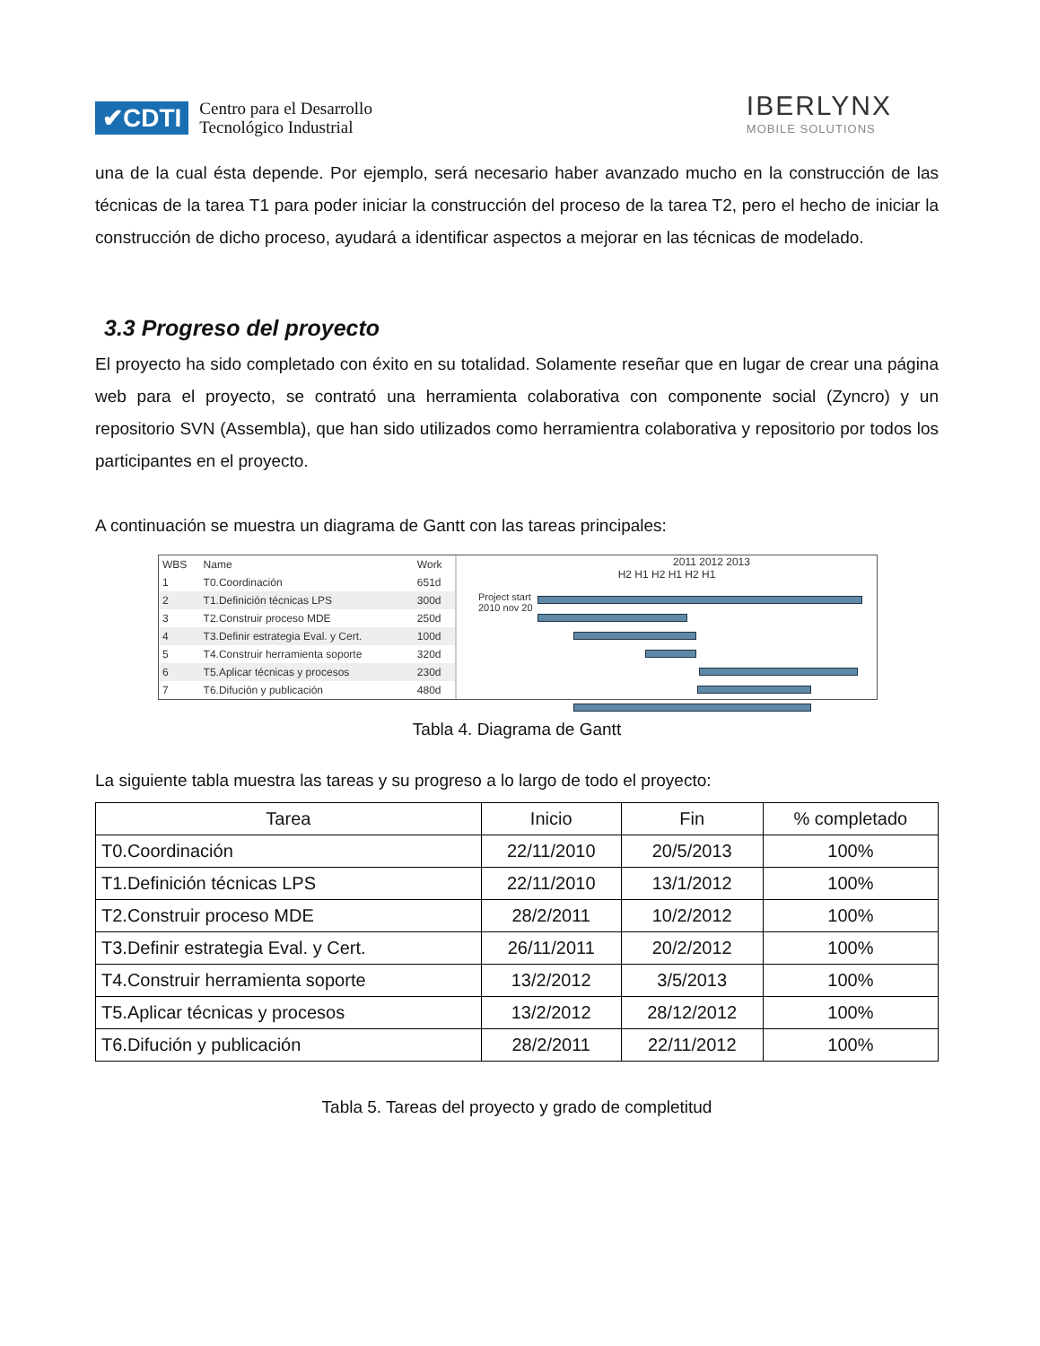✔CDTI Centro para el Desarrollo
Tecnológico Industrial
IBERLYNX
MOBILE SOLUTIONS
una de la cual ésta depende. Por ejemplo, será necesario haber avanzado mucho en la construcción de las técnicas de la tarea T1 para poder iniciar la construcción del proceso de la tarea T2, pero el hecho de iniciar la construcción de dicho proceso, ayudará a identificar aspectos a mejorar en las técnicas de modelado.
3.3 Progreso del proyecto
El proyecto ha sido completado con éxito en su totalidad. Solamente reseñar que en lugar de crear una página web para el proyecto, se contrató una herramienta colaborativa con componente social (Zyncro) y un repositorio SVN (Assembla), que han sido utilizados como herramientra colaborativa y repositorio por todos los participantes en el proyecto.
A continuación se muestra un diagrama de Gantt con las tareas principales:
| WBS | Name | Work |
| --- | --- | --- |
| 1 | T0.Coordinación | 651d |
| 2 | T1.Definición técnicas LPS | 300d |
| 3 | T2.Construir proceso MDE | 250d |
| 4 | T3.Definir estrategia Eval. y Cert. | 100d |
| 5 | T4.Construir herramienta soporte | 320d |
| 6 | T5.Aplicar técnicas y procesos | 230d |
| 7 | T6.Difución y publicación | 480d |
2011 2012 2013
H2 H1 H2 H1 H2 H1
Project start
2010 nov 20
Tabla 4. Diagrama de Gantt
La siguiente tabla muestra las tareas y su progreso a lo largo de todo el proyecto:
| Tarea | Inicio | Fin | % completado |
| --- | --- | --- | --- |
| T0.Coordinación | 22/11/2010 | 20/5/2013 | 100% |
| T1.Definición técnicas LPS | 22/11/2010 | 13/1/2012 | 100% |
| T2.Construir proceso MDE | 28/2/2011 | 10/2/2012 | 100% |
| T3.Definir estrategia Eval. y Cert. | 26/11/2011 | 20/2/2012 | 100% |
| T4.Construir herramienta soporte | 13/2/2012 | 3/5/2013 | 100% |
| T5.Aplicar técnicas y procesos | 13/2/2012 | 28/12/2012 | 100% |
| T6.Difución y publicación | 28/2/2011 | 22/11/2012 | 100% |
Tabla 5. Tareas del proyecto y grado de completitud